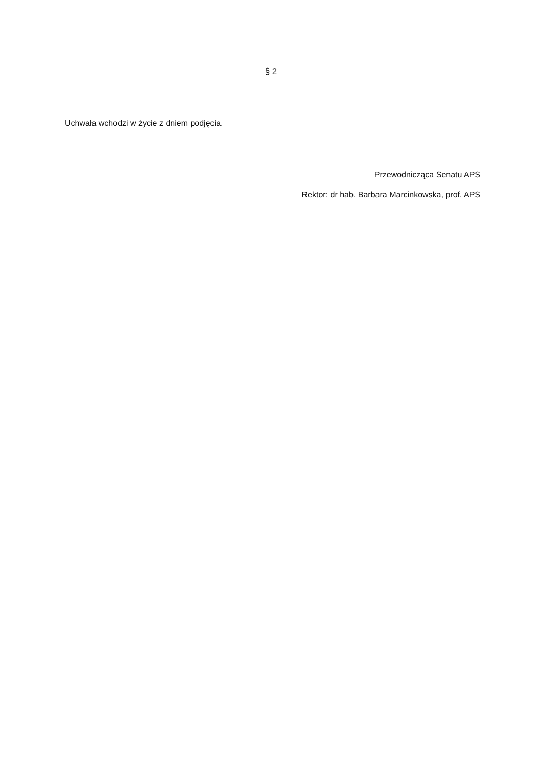§ 2
Uchwała wchodzi w życie z dniem podjęcia.
Przewodnicząca Senatu APS
Rektor: dr hab. Barbara Marcinkowska, prof. APS